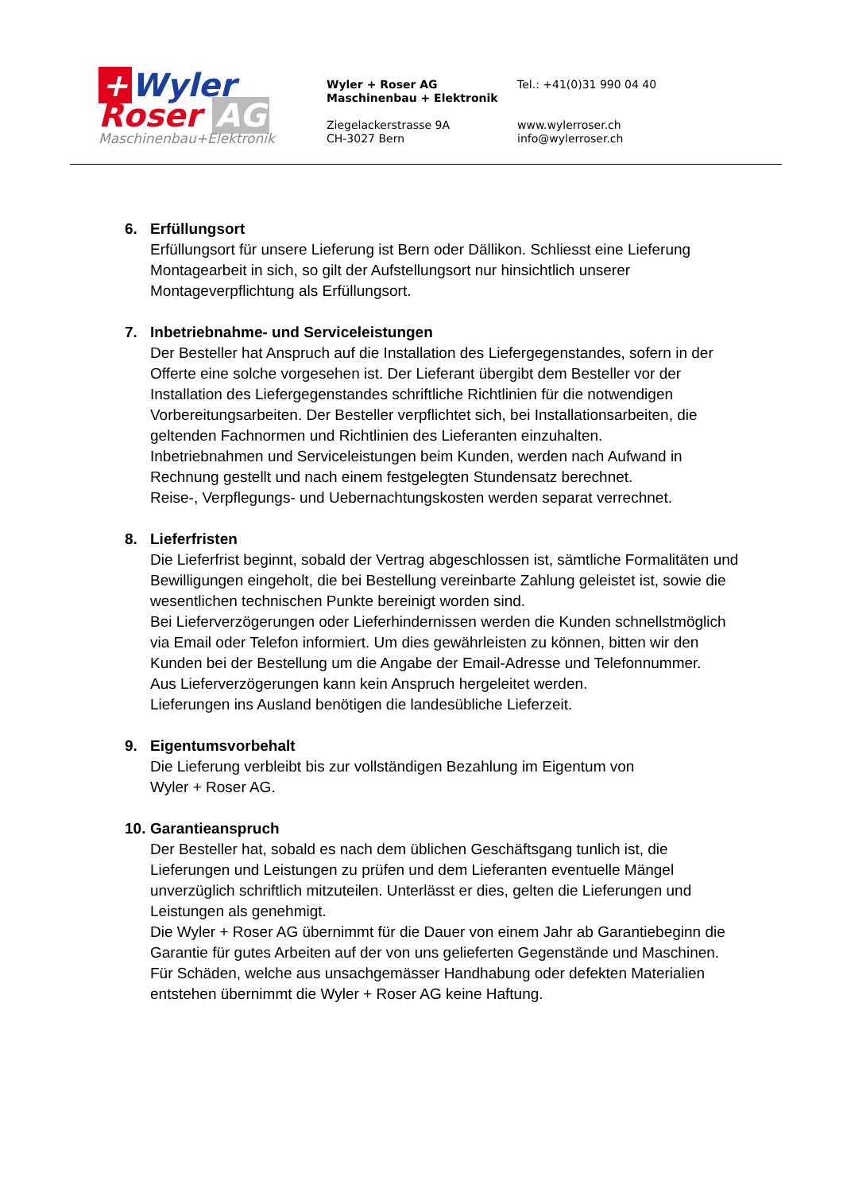+ Wyler
Roser AG
Maschinenbau+Elektronik
Wyler + Roser AG
Maschinenbau + Elektronik
Ziegelackerstrasse 9A
CH-3027 Bern
Tel.: +41(0)31 990 04 40
www.wylerroser.ch
info@wylerroser.ch
6.
Erfüllungsort
Erfüllungsort für unsere Lieferung ist Bern oder Dällikon. Schliesst eine Lieferung Montagearbeit in sich, so gilt der Aufstellungsort nur hinsichtlich unserer Montageverpflichtung als Erfüllungsort.
7.
Inbetriebnahme- und Serviceleistungen
Der Besteller hat Anspruch auf die Installation des Liefergegenstandes, sofern in der Offerte eine solche vorgesehen ist. Der Lieferant übergibt dem Besteller vor der Installation des Liefergegenstandes schriftliche Richtlinien für die notwendigen Vorbereitungsarbeiten. Der Besteller verpflichtet sich, bei Installationsarbeiten, die geltenden Fachnormen und Richtlinien des Lieferanten einzuhalten.
Inbetriebnahmen und Serviceleistungen beim Kunden, werden nach Aufwand in Rechnung gestellt und nach einem festgelegten Stundensatz berechnet.
Reise-, Verpflegungs- und Uebernachtungskosten werden separat verrechnet.
8.
Lieferfristen
Die Lieferfrist beginnt, sobald der Vertrag abgeschlossen ist, sämtliche Formalitäten und Bewilligungen eingeholt, die bei Bestellung vereinbarte Zahlung geleistet ist, sowie die wesentlichen technischen Punkte bereinigt worden sind.
Bei Lieferverzögerungen oder Lieferhindernissen werden die Kunden schnellstmöglich via Email oder Telefon informiert. Um dies gewährleisten zu können, bitten wir den Kunden bei der Bestellung um die Angabe der Email-Adresse und Telefonnummer.
Aus Lieferverzögerungen kann kein Anspruch hergeleitet werden.
Lieferungen ins Ausland benötigen die landesübliche Lieferzeit.
9.
Eigentumsvorbehalt
Die Lieferung verbleibt bis zur vollständigen Bezahlung im Eigentum von
Wyler + Roser AG.
10.
Garantieanspruch
Der Besteller hat, sobald es nach dem üblichen Geschäftsgang tunlich ist, die Lieferungen und Leistungen zu prüfen und dem Lieferanten eventuelle Mängel unverzüglich schriftlich mitzuteilen. Unterlässt er dies, gelten die Lieferungen und Leistungen als genehmigt.
Die Wyler + Roser AG übernimmt für die Dauer von einem Jahr ab Garantiebeginn die Garantie für gutes Arbeiten auf der von uns gelieferten Gegenstände und Maschinen.
Für Schäden, welche aus unsachgemässer Handhabung oder defekten Materialien entstehen übernimmt die Wyler + Roser AG keine Haftung.